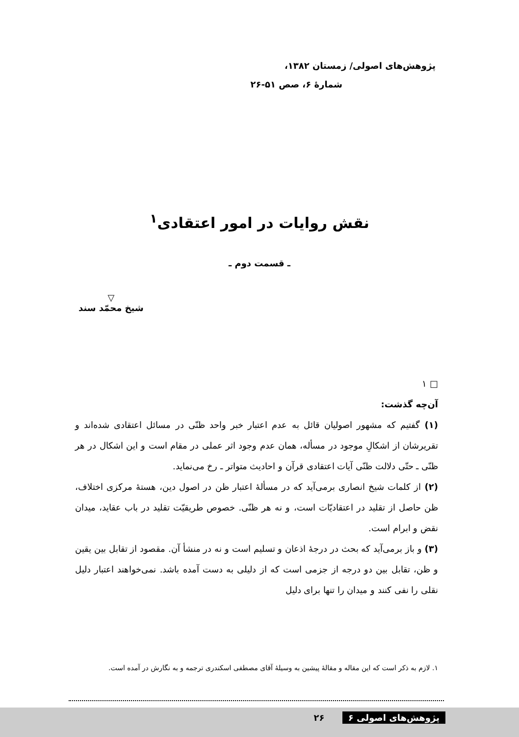پژوهش‌های اصولی/ زمستان ۱۳۸۲،
شمارهٔ ۶، صص ۵۱-۲۶
نقش روایات در امور اعتقادی<sup>۱</sup>
ـ قسمت دوم ـ
▽
شیخ محمّد سند
□ ۱
آن‌چه گذشت:
(۱) گفتیم که مشهور اصولیان قائل به عدم اعتبار خبر واحد ظنّی در مسائل اعتقادی شده‌اند و تقریرشان از اشکالِ موجود در مسأله، همان عدم وجود اثر عملی در مقام است و این اشکال در هر ظنّی ـ حتّی دلالت ظنّی آیات اعتقادی قرآن و احادیث متواتر ـ رخ می‌نماید.
(۲) از کلمات شیخ انصاری برمی‌آید که در مسألهٔ اعتبار ظن در اصول دین، هستهٔ مرکزی اختلاف، ظن حاصل از تقلید در اعتقادیّات است، و نه هر ظنّی. خصوص طریقیّت تقلید در باب عقاید، میدان نقض و ابرام است.
(۳) و باز برمی‌آید که بحث در درجهٔ اذعان و تسلیم است و نه در منشأ آن. مقصود از تقابل بین یقین و ظن، تقابل بین دو درجه از جزمی است که از دلیلی به دست آمده باشد. نمی‌خواهند اعتبار دلیل نقلی را نفی کنند و میدان را تنها برای دلیل
۱. لازم به ذکر است که این مقاله و مقالهٔ پیشین به وسیلهٔ آقای مصطفی اسکندری ترجمه و به نگارش در آمده است.
پژوهش‌های اصولی ۶ ۲۶